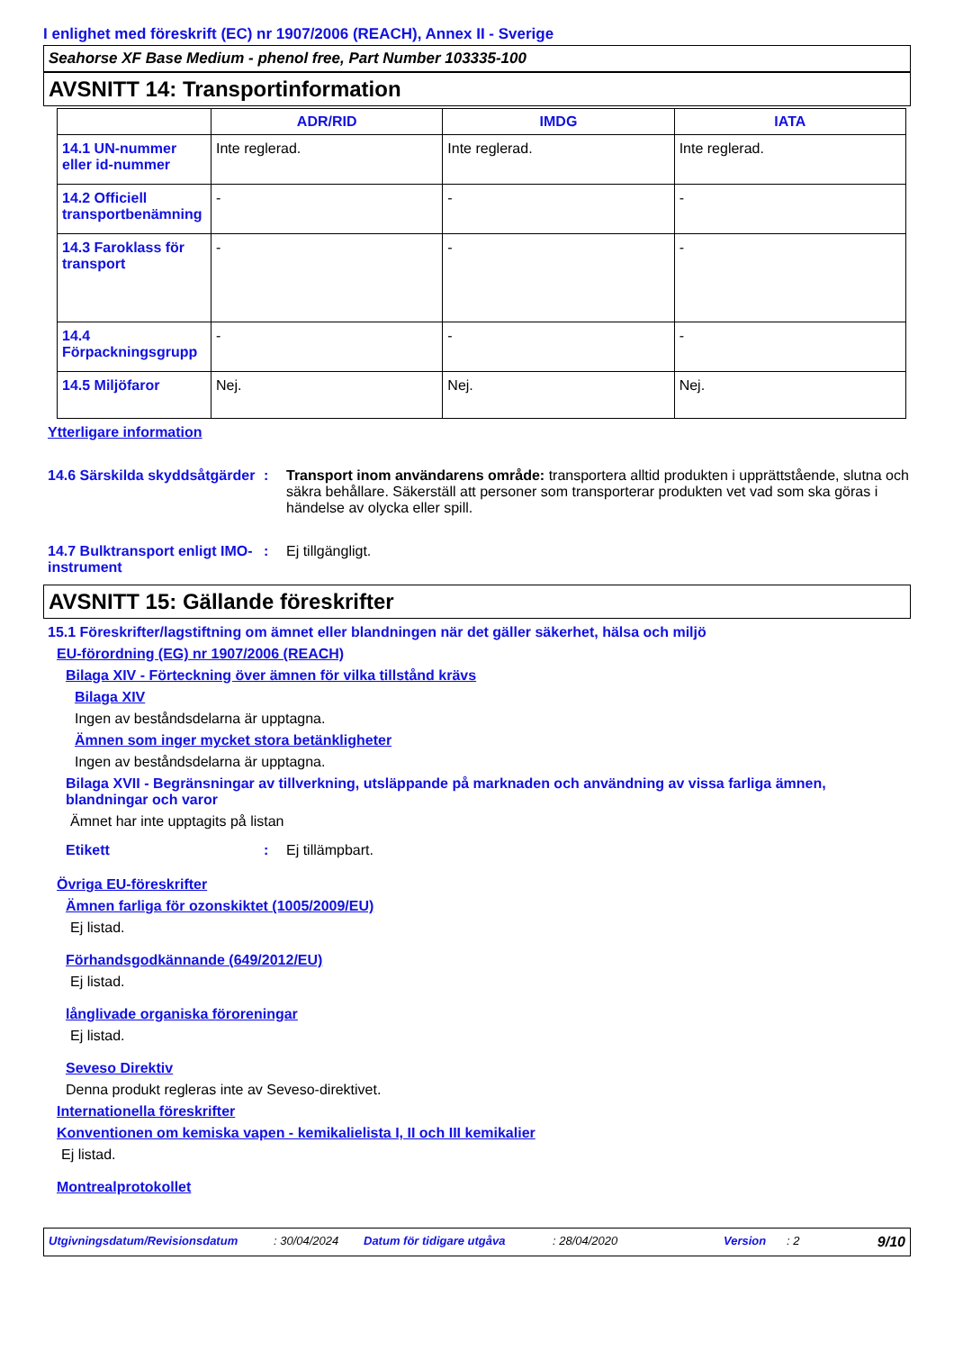I enlighet med föreskrift (EC) nr 1907/2006 (REACH), Annex II - Sverige
Seahorse XF Base Medium - phenol free, Part Number 103335-100
AVSNITT 14: Transportinformation
| | ADR/RID | IMDG | IATA |
| --- | --- | --- | --- |
| 14.1 UN-nummer eller id-nummer | Inte reglerad. | Inte reglerad. | Inte reglerad. |
| 14.2 Officiell transportbenämning | - | - | - |
| 14.3 Faroklass för transport | - | - | - |
| 14.4 Förpackningsgrupp | - | - | - |
| 14.5 Miljöfaror | Nej. | Nej. | Nej. |
Ytterligare information
14.6 Särskilda skyddsåtgärder
: Transport inom användarens område: transportera alltid produkten i upprättstående, slutna och säkra behållare. Säkerställ att personer som transporterar produkten vet vad som ska göras i händelse av olycka eller spill.
14.7 Bulktransport enligt IMO-instrument
: Ej tillgängligt.
AVSNITT 15: Gällande föreskrifter
15.1 Föreskrifter/lagstiftning om ämnet eller blandningen när det gäller säkerhet, hälsa och miljö
EU-förordning (EG) nr 1907/2006 (REACH)
Bilaga XIV - Förteckning över ämnen för vilka tillstånd krävs
Bilaga XIV
Ingen av beståndsdelarna är upptagna.
Ämnen som inger mycket stora betänkligheter
Ingen av beståndsdelarna är upptagna.
Bilaga XVII - Begränsningar av tillverkning, utsläppande på marknaden och användning av vissa farliga ämnen, blandningar och varor
Ämnet har inte upptagits på listan
Etikett : Ej tillämpbart.
Övriga EU-föreskrifter
Ämnen farliga för ozonskiktet (1005/2009/EU)
Ej listad.
Förhandsgodkännande (649/2012/EU)
Ej listad.
långlivade organiska föroreningar
Ej listad.
Seveso Direktiv
Denna produkt regleras inte av Seveso-direktivet.
Internationella föreskrifter
Konventionen om kemiska vapen - kemikalielista I, II och III kemikalier
Ej listad.
Montrealprotokollet
Utgivningsdatum/Revisionsdatum: 30/04/2024 Datum för tidigare utgåva: 28/04/2020 Version: 2 9/10